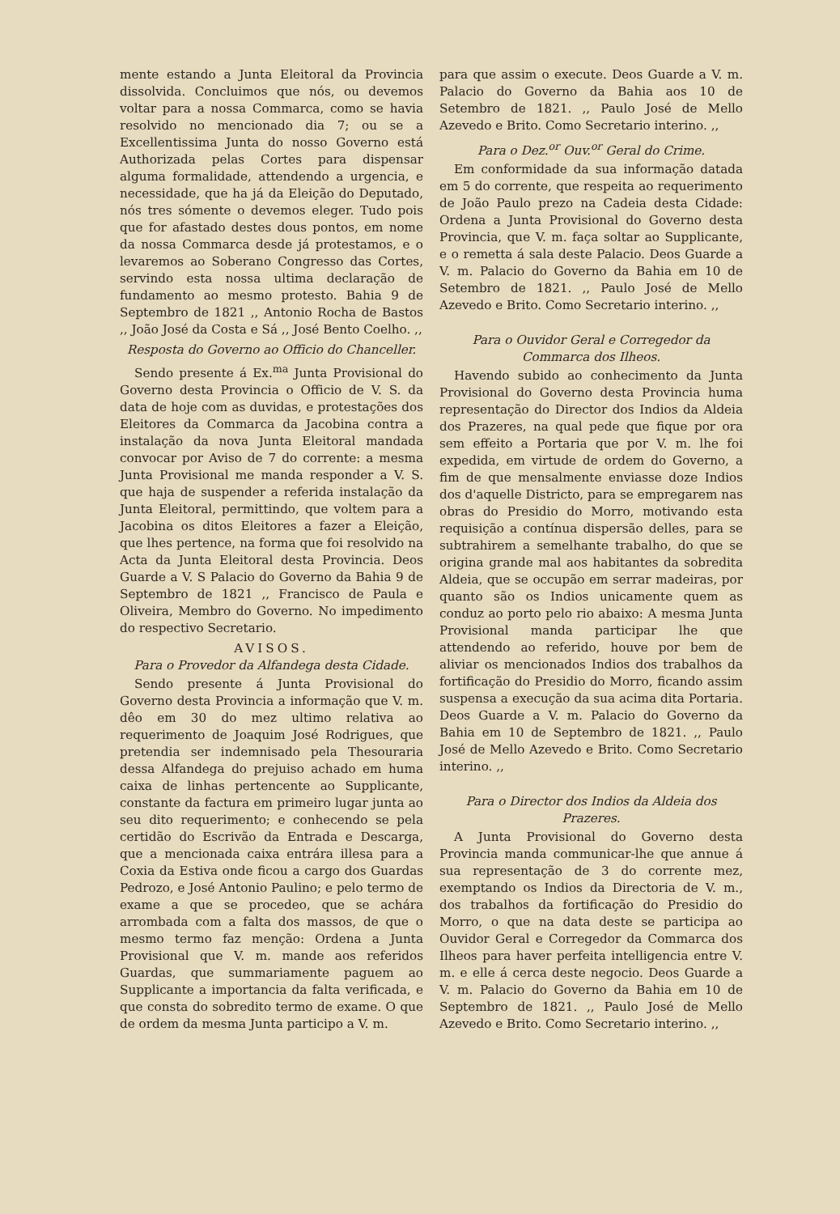mente estando a Junta Eleitoral da Provincia dissolvida. Concluimos que nós, ou devemos voltar para a nossa Commarca, como se havia resolvido no mencionado dia 7; ou se a Excellentissima Junta do nosso Governo está Authorizada pelas Cortes para dispensar alguma formalidade, attendendo a urgencia, e necessidade, que ha já da Eleição do Deputado, nós tres sómente o devemos eleger. Tudo pois que for afastado destes dous pontos, em nome da nossa Commarca desde já protestamos, e o levaremos ao Soberano Congresso das Cortes, servindo esta nossa ultima declaração de fundamento ao mesmo protesto. Bahia 9 de Septembro de 1821 ,, Antonio Rocha de Bastos ,, João José da Costa e Sá ,, José Bento Coelho. ,,
Resposta do Governo ao Officio do Chanceller.
Sendo presente á Ex.<sup>ma</sup> Junta Provisional do Governo desta Provincia o Officio de V. S. da data de hoje com as duvidas, e protestações dos Eleitores da Commarca da Jacobina contra a instalação da nova Junta Eleitoral mandada convocar por Aviso de 7 do corrente: a mesma Junta Provisional me manda responder a V. S. que haja de suspender a referida instalação da Junta Eleitoral, permittindo, que voltem para a Jacobina os ditos Eleitores a fazer a Eleição, que lhes pertence, na forma que foi resolvido na Acta da Junta Eleitoral desta Provincia. Deos Guarde a V. S Palacio do Governo da Bahia 9 de Septembro de 1821 ,, Francisco de Paula e Oliveira, Membro do Governo. No impedimento do respectivo Secretario.
AVISOS.
Para o Provedor da Alfandega desta Cidade.
Sendo presente á Junta Provisional do Governo desta Provincia a informação que V. m. dêo em 30 do mez ultimo relativa ao requerimento de Joaquim José Rodrigues, que pretendia ser indemnisado pela Thesouraria dessa Alfandega do prejuiso achado em huma caixa de linhas pertencente ao Supplicante, constante da factura em primeiro lugar junta ao seu dito requerimento; e conhecendo se pela certidão do Escrivão da Entrada e Descarga, que a mencionada caixa entrára illesa para a Coxia da Estiva onde ficou a cargo dos Guardas Pedrozo, e José Antonio Paulino; e pelo termo de exame a que se procedeo, que se achára arrombada com a falta dos massos, de que o mesmo termo faz menção: Ordena a Junta Provisional que V. m. mande aos referidos Guardas, que summariamente paguem ao Supplicante a importancia da falta verificada, e que consta do sobredito termo de exame. O que de ordem da mesma Junta participo a V. m.
para que assim o execute. Deos Guarde a V. m. Palacio do Governo da Bahia aos 10 de Setembro de 1821. ,, Paulo José de Mello Azevedo e Brito. Como Secretario interino. ,,
Para o Dez.<sup>or</sup> Ouv.<sup>or</sup> Geral do Crime.
Em conformidade da sua informação datada em 5 do corrente, que respeita ao requerimento de João Paulo prezo na Cadeia desta Cidade: Ordena a Junta Provisional do Governo desta Provincia, que V. m. faça soltar ao Supplicante, e o remetta á sala deste Palacio. Deos Guarde a V. m. Palacio do Governo da Bahia em 10 de Setembro de 1821. ,, Paulo José de Mello Azevedo e Brito. Como Secretario interino. ,,
Para o Ouvidor Geral e Corregedor da Commarca dos Ilheos.
Havendo subido ao conhecimento da Junta Provisional do Governo desta Provincia huma representação do Director dos Indios da Aldeia dos Prazeres, na qual pede que fique por ora sem effeito a Portaria que por V. m. lhe foi expedida, em virtude de ordem do Governo, a fim de que mensalmente enviasse doze Indios dos d'aquelle Districto, para se empregarem nas obras do Presidio do Morro, motivando esta requisição a contínua dispersão delles, para se subtrahirem a semelhante trabalho, do que se origina grande mal aos habitantes da sobredita Aldeia, que se occupão em serrar madeiras, por quanto são os Indios unicamente quem as conduz ao porto pelo rio abaixo: A mesma Junta Provisional manda participar lhe que attendendo ao referido, houve por bem de aliviar os mencionados Indios dos trabalhos da fortificação do Presidio do Morro, ficando assim suspensa a execução da sua acima dita Portaria. Deos Guarde a V. m. Palacio do Governo da Bahia em 10 de Septembro de 1821. ,, Paulo José de Mello Azevedo e Brito. Como Secretario interino. ,,
Para o Director dos Indios da Aldeia dos Prazeres.
A Junta Provisional do Governo desta Provincia manda communicar-lhe que annue á sua representação de 3 do corrente mez, exemptando os Indios da Directoria de V. m., dos trabalhos da fortificação do Presidio do Morro, o que na data deste se participa ao Ouvidor Geral e Corregedor da Commarca dos Ilheos para haver perfeita intelligencia entre V. m. e elle á cerca deste negocio. Deos Guarde a V. m. Palacio do Governo da Bahia em 10 de Septembro de 1821. ,, Paulo José de Mello Azevedo e Brito. Como Secretario interino. ,,